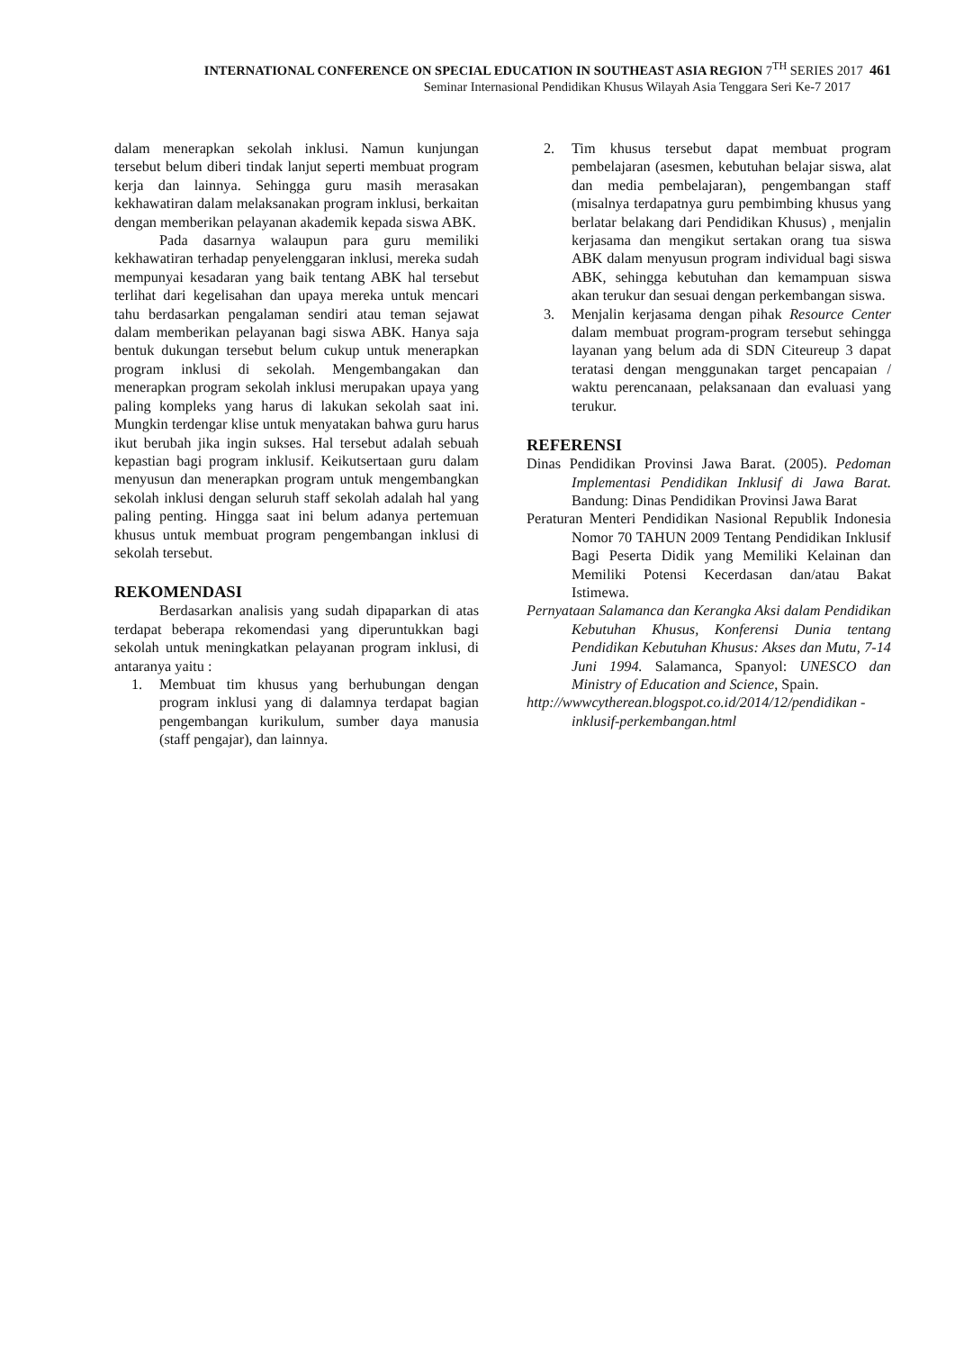INTERNATIONAL CONFERENCE ON SPECIAL EDUCATION IN SOUTHEAST ASIA REGION 7<sup>TH</sup> SERIES 2017 461
Seminar Internasional Pendidikan Khusus Wilayah Asia Tenggara Seri Ke-7 2017
dalam menerapkan sekolah inklusi. Namun kunjungan tersebut belum diberi tindak lanjut seperti membuat program kerja dan lainnya. Sehingga guru masih merasakan kekhawatiran dalam melaksanakan program inklusi, berkaitan dengan memberikan pelayanan akademik kepada siswa ABK.
Pada dasarnya walaupun para guru memiliki kekhawatiran terhadap penyelenggaran inklusi, mereka sudah mempunyai kesadaran yang baik tentang ABK hal tersebut terlihat dari kegelisahan dan upaya mereka untuk mencari tahu berdasarkan pengalaman sendiri atau teman sejawat dalam memberikan pelayanan bagi siswa ABK. Hanya saja bentuk dukungan tersebut belum cukup untuk menerapkan program inklusi di sekolah. Mengembangakan dan menerapkan program sekolah inklusi merupakan upaya yang paling kompleks yang harus di lakukan sekolah saat ini. Mungkin terdengar klise untuk menyatakan bahwa guru harus ikut berubah jika ingin sukses. Hal tersebut adalah sebuah kepastian bagi program inklusif. Keikutsertaan guru dalam menyusun dan menerapkan program untuk mengembangkan sekolah inklusi dengan seluruh staff sekolah adalah hal yang paling penting. Hingga saat ini belum adanya pertemuan khusus untuk membuat program pengembangan inklusi di sekolah tersebut.
REKOMENDASI
Berdasarkan analisis yang sudah dipaparkan di atas terdapat beberapa rekomendasi yang diperuntukkan bagi sekolah untuk meningkatkan pelayanan program inklusi, di antaranya yaitu :
1. Membuat tim khusus yang berhubungan dengan program inklusi yang di dalamnya terdapat bagian pengembangan kurikulum, sumber daya manusia (staff pengajar), dan lainnya.
2. Tim khusus tersebut dapat membuat program pembelajaran (asesmen, kebutuhan belajar siswa, alat dan media pembelajaran), pengembangan staff (misalnya terdapatnya guru pembimbing khusus yang berlatar belakang dari Pendidikan Khusus) , menjalin kerjasama dan mengikut sertakan orang tua siswa ABK dalam menyusun program individual bagi siswa ABK, sehingga kebutuhan dan kemampuan siswa akan terukur dan sesuai dengan perkembangan siswa.
3. Menjalin kerjasama dengan pihak Resource Center dalam membuat program-program tersebut sehingga layanan yang belum ada di SDN Citeureup 3 dapat teratasi dengan menggunakan target pencapaian / waktu perencanaan, pelaksanaan dan evaluasi yang terukur.
REFERENSI
Dinas Pendidikan Provinsi Jawa Barat. (2005). Pedoman Implementasi Pendidikan Inklusif di Jawa Barat. Bandung: Dinas Pendidikan Provinsi Jawa Barat
Peraturan Menteri Pendidikan Nasional Republik Indonesia Nomor 70 TAHUN 2009 Tentang Pendidikan Inklusif Bagi Peserta Didik yang Memiliki Kelainan dan Memiliki Potensi Kecerdasan dan/atau Bakat Istimewa.
Pernyataan Salamanca dan Kerangka Aksi dalam Pendidikan Kebutuhan Khusus, Konferensi Dunia tentang Pendidikan Kebutuhan Khusus: Akses dan Mutu, 7-14 Juni 1994. Salamanca, Spanyol: UNESCO dan Ministry of Education and Science, Spain.
http://wwwcytherean.blogspot.co.id/2014/12/pendidikan -inklusif-perkembangan.html